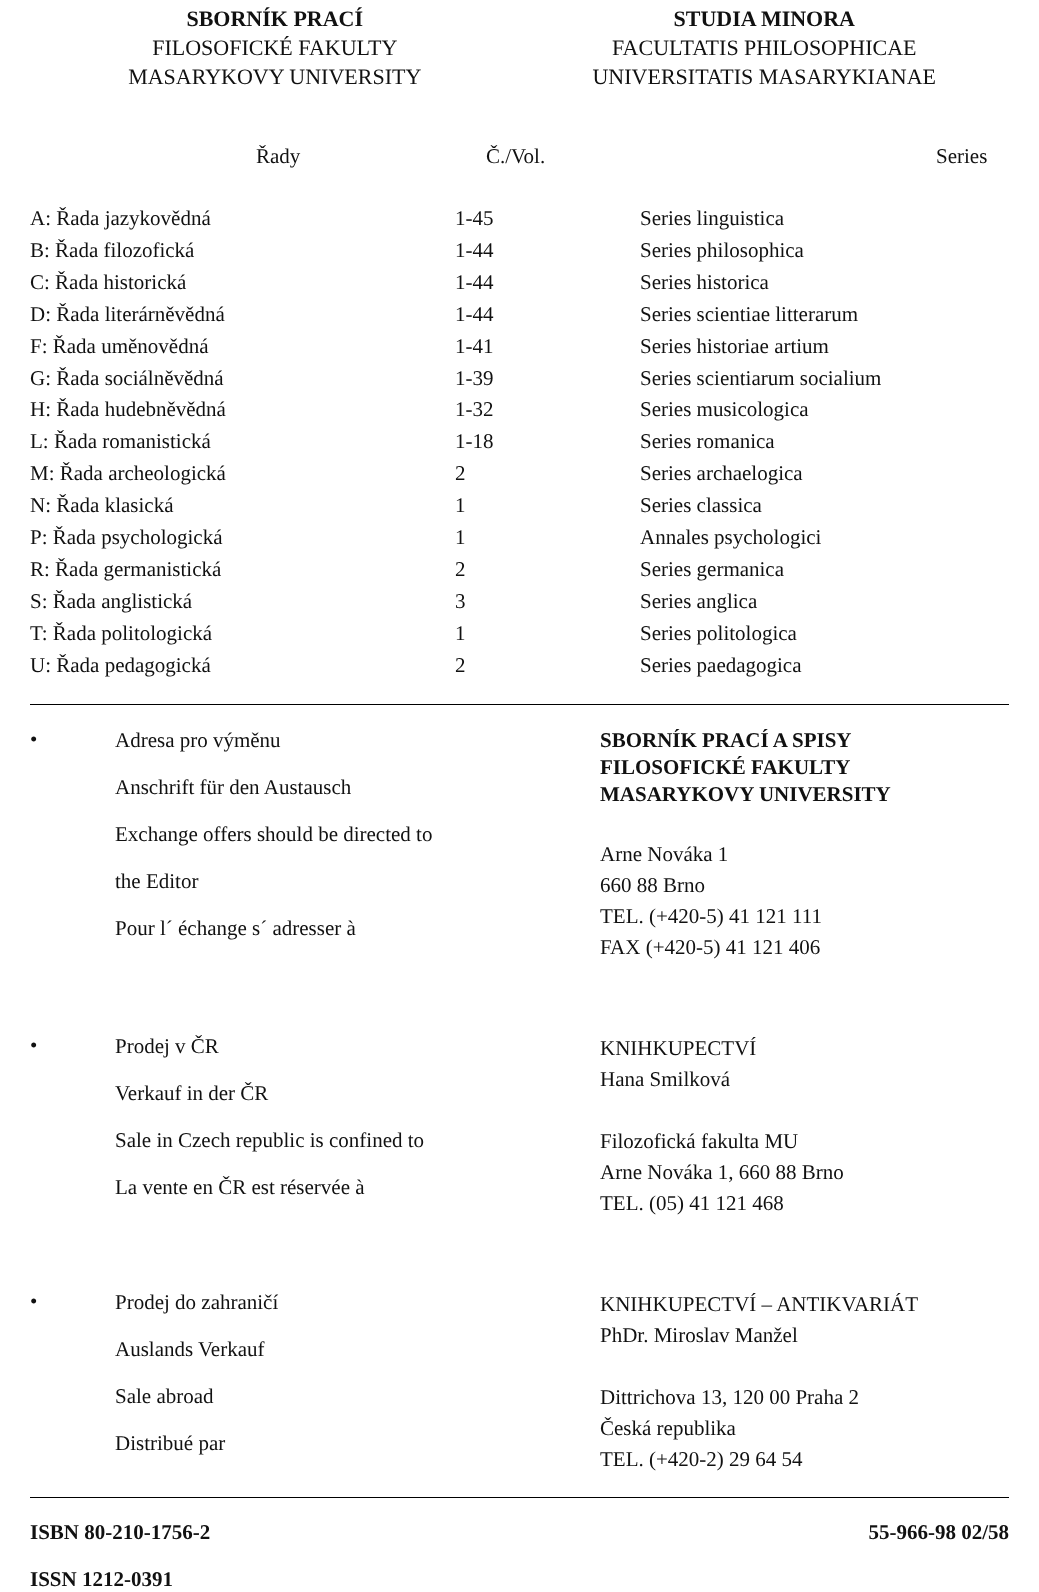SBORNÍK PRACÍ
FILOSOFICKÉ FAKULTY
MASARYKOVY UNIVERSITY
STUDIA MINORA
FACULTATIS PHILOSOPHICAE
UNIVERSITATIS MASARYKIANAE
| Řady | Č./Vol. | Series |
| --- | --- | --- |
| A: Řada jazykovědná | 1-45 | Series linguistica |
| B: Řada filozofická | 1-44 | Series philosophica |
| C: Řada historická | 1-44 | Series historica |
| D: Řada literárněvědná | 1-44 | Series scientiae litterarum |
| F: Řada uměnovědná | 1-41 | Series historiae artium |
| G: Řada sociálněvědná | 1-39 | Series scientiarum socialium |
| H: Řada hudebněvědná | 1-32 | Series musicologica |
| L: Řada romanistická | 1-18 | Series romanica |
| M: Řada archeologická | 2 | Series archaelogica |
| N: Řada klasická | 1 | Series classica |
| P: Řada psychologická | 1 | Annales psychologici |
| R: Řada germanistická | 2 | Series germanica |
| S: Řada anglistická | 3 | Series anglica |
| T: Řada politologická | 1 | Series politologica |
| U: Řada pedagogická | 2 | Series paedagogica |
•
Adresa pro výměnu
Anschrift für den Austausch
Exchange offers should be directed to
the Editor
Pour l´ échange s´ adresser à
SBORNÍK PRACÍ A SPISY
FILOSOFICKÉ FAKULTY
MASARYKOVY UNIVERSITY
Arne Nováka 1
660 88 Brno
TEL. (+420-5) 41 121 111
FAX (+420-5) 41 121 406
•
Prodej v ČR
Verkauf in der ČR
Sale in Czech republic is confined to
La vente en ČR est réservée à
KNIHKUPECTVÍ
Hana Smilková
Filozofická fakulta MU
Arne Nováka 1, 660 88 Brno
TEL. (05) 41 121 468
•
Prodej do zahraničí
Auslands Verkauf
Sale abroad
Distribué par
KNIHKUPECTVÍ – ANTIKVARIÁT
PhDr. Miroslav Manžel
Dittrichova 13, 120 00 Praha 2
Česká republika
TEL. (+420-2) 29 64 54
ISBN 80-210-1756-2 55-966-98 02/58
ISSN 1212-0391